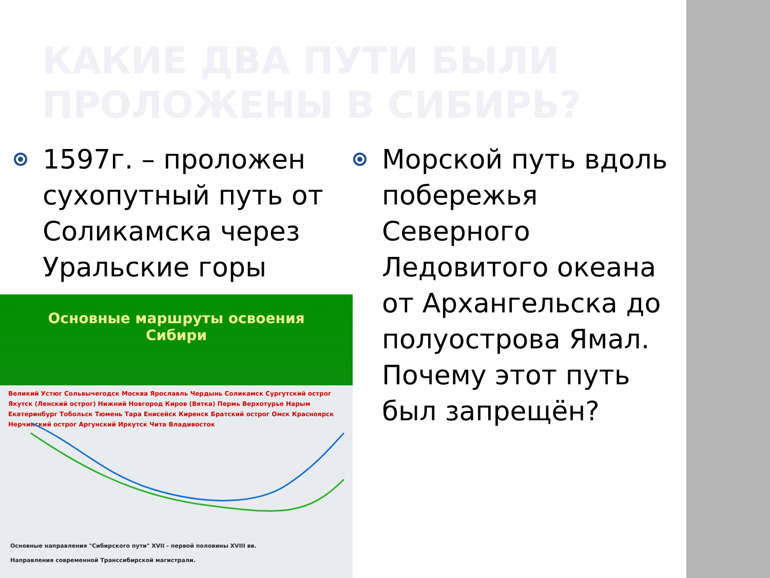КАКИЕ ДВА ПУТИ БЫЛИ
ПРОЛОЖЕНЫ В СИБИРЬ?
1597г. – проложен сухопутный путь от Соликамска через Уральские горы
Морской путь вдоль побережья Северного Ледовитого океана от Архангельска до полуострова Ямал. Почему этот путь был запрещён?
Основные маршруты освоения
Сибири
Великий Устюг Сольвычегодск Москва Ярославль Чердынь Соликамск Сургутский острог Якутск (Ленский острог) Нижний Новгород Киров (Вятка) Пермь Верхотурье Нарым Екатеринбург Тобольск Тюмень Тара Енисейск Киренск Братский острог Омск Красноярск Нерчинский острог Аргунский Иркутск Чита Владивосток
Основные направления "Сибирского пути" XVII - первой половины XVIII вв.
Направления современной Транссибирской магистрали.